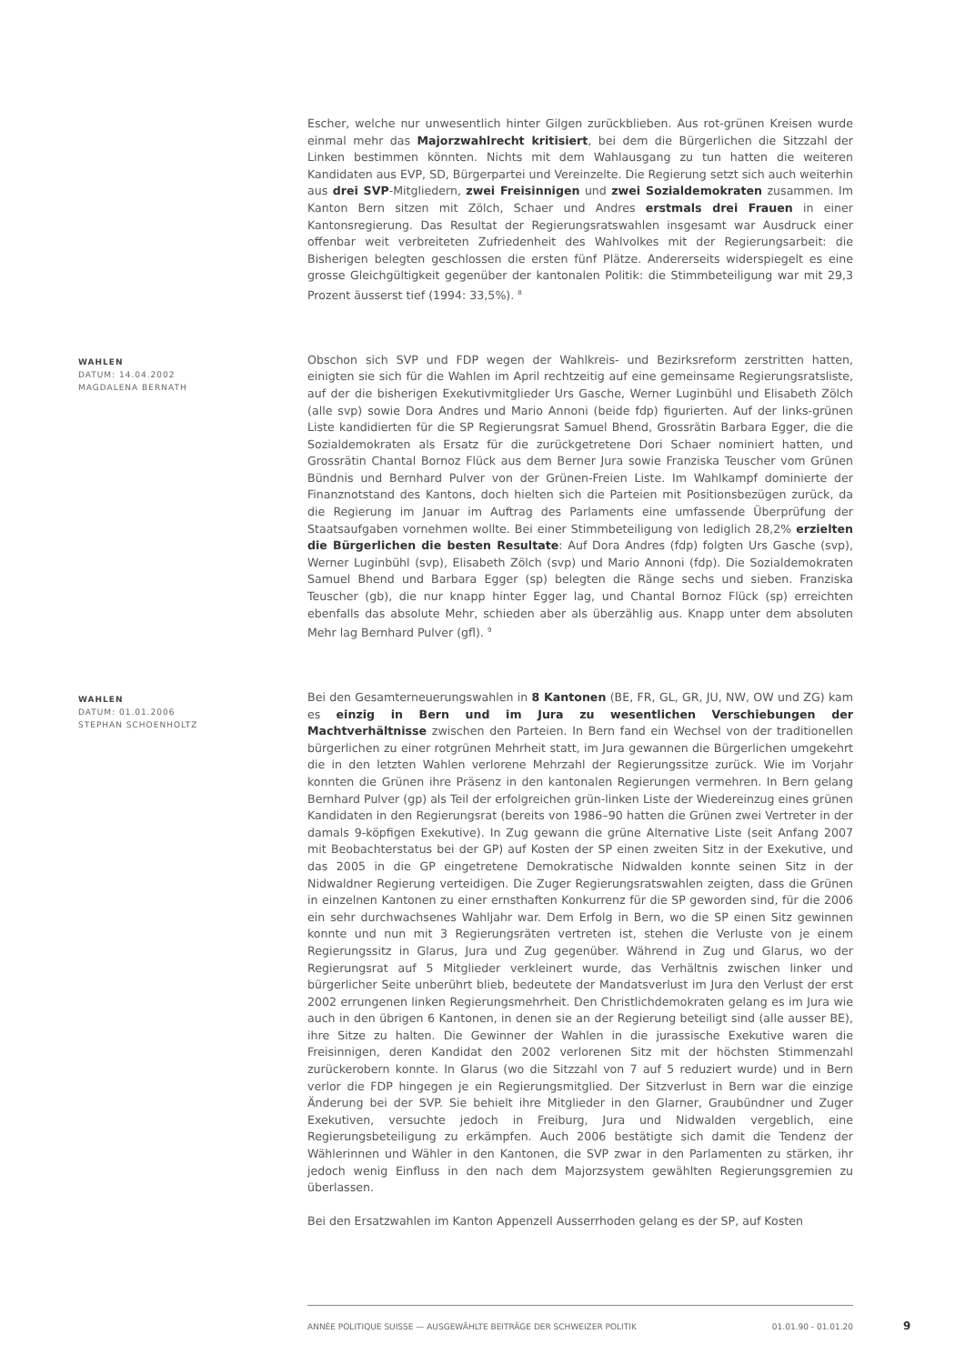Escher, welche nur unwesentlich hinter Gilgen zurückblieben. Aus rot-grünen Kreisen wurde einmal mehr das Majorzwahlrecht kritisiert, bei dem die Bürgerlichen die Sitzzahl der Linken bestimmen könnten. Nichts mit dem Wahlausgang zu tun hatten die weiteren Kandidaten aus EVP, SD, Bürgerpartei und Vereinzelte. Die Regierung setzt sich auch weiterhin aus drei SVP-Mitgliedern, zwei Freisinnigen und zwei Sozialdemokraten zusammen. Im Kanton Bern sitzen mit Zölch, Schaer und Andres erstmals drei Frauen in einer Kantonsregierung. Das Resultat der Regierungsratswahlen insgesamt war Ausdruck einer offenbar weit verbreiteten Zufriedenheit des Wahlvolkes mit der Regierungsarbeit: die Bisherigen belegten geschlossen die ersten fünf Plätze. Andererseits widerspiegelt es eine grosse Gleichgültigkeit gegenüber der kantonalen Politik: die Stimmbeteiligung war mit 29,3 Prozent äusserst tief (1994: 33,5%). <sup>8</sup>
WAHLEN
DATUM: 14.04.2002
MAGDALENA BERNATH
Obschon sich SVP und FDP wegen der Wahlkreis- und Bezirksreform zerstritten hatten, einigten sie sich für die Wahlen im April rechtzeitig auf eine gemeinsame Regierungsratsliste, auf der die bisherigen Exekutivmitglieder Urs Gasche, Werner Luginbühl und Elisabeth Zölch (alle svp) sowie Dora Andres und Mario Annoni (beide fdp) figurierten. Auf der links-grünen Liste kandidierten für die SP Regierungsrat Samuel Bhend, Grossrätin Barbara Egger, die die Sozialdemokraten als Ersatz für die zurückgetretene Dori Schaer nominiert hatten, und Grossrätin Chantal Bornoz Flück aus dem Berner Jura sowie Franziska Teuscher vom Grünen Bündnis und Bernhard Pulver von der Grünen-Freien Liste. Im Wahlkampf dominierte der Finanznotstand des Kantons, doch hielten sich die Parteien mit Positionsbezügen zurück, da die Regierung im Januar im Auftrag des Parlaments eine umfassende Überprüfung der Staatsaufgaben vornehmen wollte. Bei einer Stimmbeteiligung von lediglich 28,2% erzielten die Bürgerlichen die besten Resultate: Auf Dora Andres (fdp) folgten Urs Gasche (svp), Werner Luginbühl (svp), Elisabeth Zölch (svp) und Mario Annoni (fdp). Die Sozialdemokraten Samuel Bhend und Barbara Egger (sp) belegten die Ränge sechs und sieben. Franziska Teuscher (gb), die nur knapp hinter Egger lag, und Chantal Bornoz Flück (sp) erreichten ebenfalls das absolute Mehr, schieden aber als überzählig aus. Knapp unter dem absoluten Mehr lag Bernhard Pulver (gfl). <sup>9</sup>
WAHLEN
DATUM: 01.01.2006
STEPHAN SCHOENHOLTZ
Bei den Gesamterneuerungswahlen in 8 Kantonen (BE, FR, GL, GR, JU, NW, OW und ZG) kam es einzig in Bern und im Jura zu wesentlichen Verschiebungen der Machtverhältnisse zwischen den Parteien. In Bern fand ein Wechsel von der traditionellen bürgerlichen zu einer rotgrünen Mehrheit statt, im Jura gewannen die Bürgerlichen umgekehrt die in den letzten Wahlen verlorene Mehrzahl der Regierungssitze zurück. Wie im Vorjahr konnten die Grünen ihre Präsenz in den kantonalen Regierungen vermehren. In Bern gelang Bernhard Pulver (gp) als Teil der erfolgreichen grün-linken Liste der Wiedereinzug eines grünen Kandidaten in den Regierungsrat (bereits von 1986–90 hatten die Grünen zwei Vertreter in der damals 9-köpfigen Exekutive). In Zug gewann die grüne Alternative Liste (seit Anfang 2007 mit Beobachterstatus bei der GP) auf Kosten der SP einen zweiten Sitz in der Exekutive, und das 2005 in die GP eingetretene Demokratische Nidwalden konnte seinen Sitz in der Nidwaldner Regierung verteidigen. Die Zuger Regierungsratswahlen zeigten, dass die Grünen in einzelnen Kantonen zu einer ernsthaften Konkurrenz für die SP geworden sind, für die 2006 ein sehr durchwachsenes Wahljahr war. Dem Erfolg in Bern, wo die SP einen Sitz gewinnen konnte und nun mit 3 Regierungsräten vertreten ist, stehen die Verluste von je einem Regierungssitz in Glarus, Jura und Zug gegenüber. Während in Zug und Glarus, wo der Regierungsrat auf 5 Mitglieder verkleinert wurde, das Verhältnis zwischen linker und bürgerlicher Seite unberührt blieb, bedeutete der Mandatsverlust im Jura den Verlust der erst 2002 errungenen linken Regierungsmehrheit. Den Christlichdemokraten gelang es im Jura wie auch in den übrigen 6 Kantonen, in denen sie an der Regierung beteiligt sind (alle ausser BE), ihre Sitze zu halten. Die Gewinner der Wahlen in die jurassische Exekutive waren die Freisinnigen, deren Kandidat den 2002 verlorenen Sitz mit der höchsten Stimmenzahl zurückerobern konnte. In Glarus (wo die Sitzzahl von 7 auf 5 reduziert wurde) und in Bern verlor die FDP hingegen je ein Regierungsmitglied. Der Sitzverlust in Bern war die einzige Änderung bei der SVP. Sie behielt ihre Mitglieder in den Glarner, Graubündner und Zuger Exekutiven, versuchte jedoch in Freiburg, Jura und Nidwalden vergeblich, eine Regierungsbeteiligung zu erkämpfen. Auch 2006 bestätigte sich damit die Tendenz der Wählerinnen und Wähler in den Kantonen, die SVP zwar in den Parlamenten zu stärken, ihr jedoch wenig Einfluss in den nach dem Majorzsystem gewählten Regierungsgremien zu überlassen.
Bei den Ersatzwahlen im Kanton Appenzell Ausserrhoden gelang es der SP, auf Kosten
ANNÉE POLITIQUE SUISSE — AUSGEWÄHLTE BEITRÄGE DER SCHWEIZER POLITIK 01.01.90 - 01.01.20
9